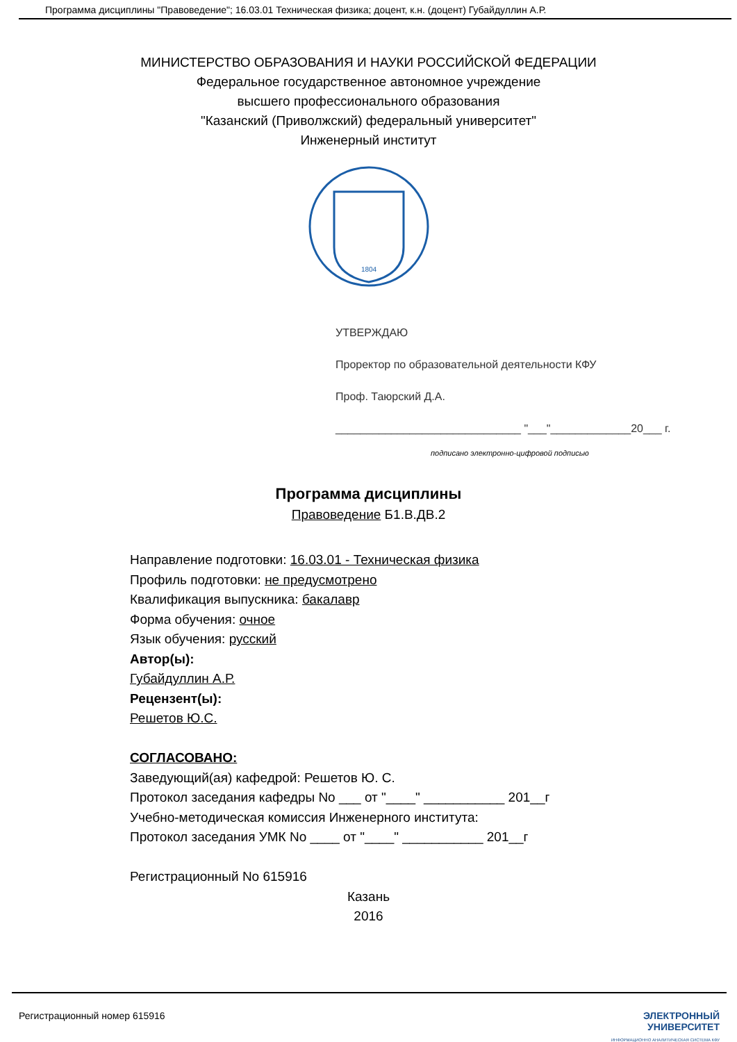Программа дисциплины "Правоведение"; 16.03.01 Техническая физика; доцент, к.н. (доцент) Губайдуллин А.Р.
МИНИСТЕРСТВО ОБРАЗОВАНИЯ И НАУКИ РОССИЙСКОЙ ФЕДЕРАЦИИ
Федеральное государственное автономное учреждение
высшего профессионального образования
"Казанский (Приволжский) федеральный университет"
Инженерный институт
1804
УТВЕРЖДАЮ
Проректор по образовательной деятельности КФУ
Проф. Таюрский Д.А.
______________________________ "___"_____________20___ г.
подписано электронно-цифровой подписью
Программа дисциплины
Правоведение Б1.В.ДВ.2
Направление подготовки: 16.03.01 - Техническая физика
Профиль подготовки: не предусмотрено
Квалификация выпускника: бакалавр
Форма обучения: очное
Язык обучения: русский
Автор(ы):
Губайдуллин А.Р.
Рецензент(ы):
Решетов Ю.С.
СОГЛАСОВАНО:
Заведующий(ая) кафедрой: Решетов Ю. С.
Протокол заседания кафедры No ___ от "____" ___________ 201__г
Учебно-методическая комиссия Инженерного института:
Протокол заседания УМК No ____ от "____" ___________ 201__г
Регистрационный No 615916
Казань
2016
Регистрационный номер 615916 ЭЛЕКТРОННЫЙ
УНИВЕРСИТЕТ
ИНФОРМАЦИОННО АНАЛИТИЧЕСКАЯ СИСТЕМА КФУ